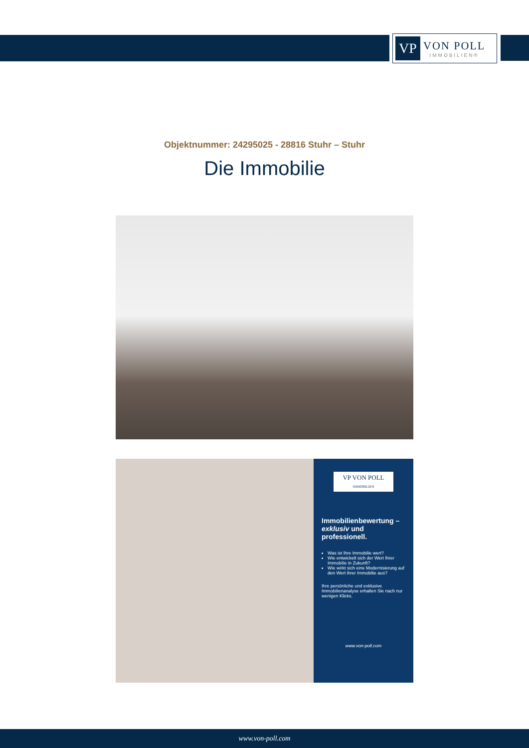VP
VON POLL
IMMOBILIEN®
Objektnummer: 24295025 - 28816 Stuhr – Stuhr
Die Immobilie
VP VON POLL
IMMOBILIEN
Immobilienbewertung – exklusiv und professionell.
Was ist Ihre Immobilie wert?
Wie entwickelt sich der Wert Ihrer Immobilie in Zukunft?
Wie wirkt sich eine Modernisierung auf den Wert ihrer Immobilie aus?
Ihre persönliche und exklusive Immobilienanalyse erhalten Sie nach nur wenigen Klicks.
www.von-poll.com
www.von-poll.com